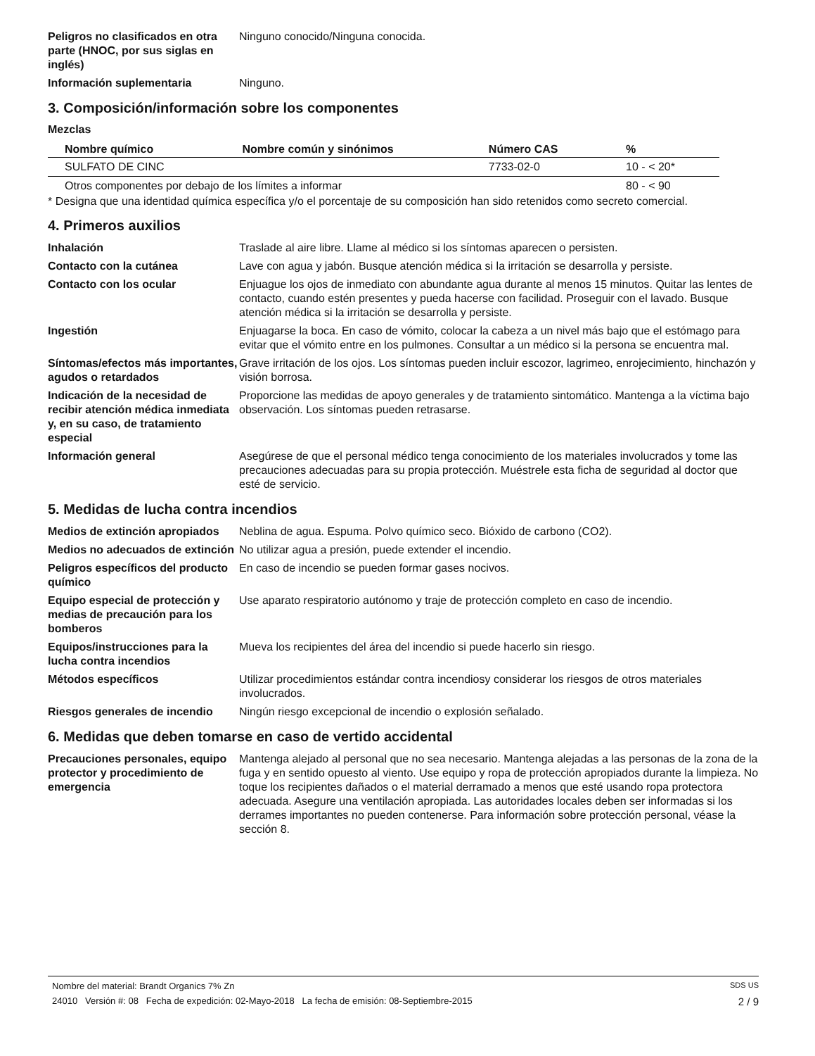Peligros no clasificados en otra parte (HNOC, por sus siglas en inglés)
Ninguno conocido/Ninguna conocida.
Información suplementaria Ninguno.
3. Composición/información sobre los componentes
Mezclas
| Nombre químico | Nombre común y sinónimos | Número CAS | % |
| --- | --- | --- | --- |
| SULFATO DE CINC | | 7733-02-0 | 10 - < 20* |
| Otros componentes por debajo de los límites a informar | | | 80 - < 90 |
* Designa que una identidad química específica y/o el porcentaje de su composición han sido retenidos como secreto comercial.
4. Primeros auxilios
Inhalación Traslade al aire libre. Llame al médico si los síntomas aparecen o persisten.
Contacto con la cutánea Lave con agua y jabón. Busque atención médica si la irritación se desarrolla y persiste.
Contacto con los ocular Enjuague los ojos de inmediato con abundante agua durante al menos 15 minutos. Quitar las lentes de contacto, cuando estén presentes y pueda hacerse con facilidad. Proseguir con el lavado. Busque atención médica si la irritación se desarrolla y persiste.
Ingestión Enjuagarse la boca. En caso de vómito, colocar la cabeza a un nivel más bajo que el estómago para evitar que el vómito entre en los pulmones. Consultar a un médico si la persona se encuentra mal.
Síntomas/efectos más importantes, agudos o retardados
Grave irritación de los ojos. Los síntomas pueden incluir escozor, lagrimeo, enrojecimiento, hinchazón y visión borrosa.
Indicación de la necesidad de recibir atención médica inmediata y, en su caso, de tratamiento especial
Proporcione las medidas de apoyo generales y de tratamiento sintomático. Mantenga a la víctima bajo observación. Los síntomas pueden retrasarse.
Información general Asegúrese de que el personal médico tenga conocimiento de los materiales involucrados y tome las precauciones adecuadas para su propia protección. Muéstrele esta ficha de seguridad al doctor que esté de servicio.
5. Medidas de lucha contra incendios
Medios de extinción apropiados
Neblina de agua. Espuma. Polvo químico seco. Bióxido de carbono (CO2).
Medios no adecuados de extinción
No utilizar agua a presión, puede extender el incendio.
Peligros específicos del producto químico
En caso de incendio se pueden formar gases nocivos.
Equipo especial de protección y medias de precaución para los bomberos
Use aparato respiratorio autónomo y traje de protección completo en caso de incendio.
Equipos/instrucciones para la lucha contra incendios
Mueva los recipientes del área del incendio si puede hacerlo sin riesgo.
Métodos específicos Utilizar procedimientos estándar contra incendiosy considerar los riesgos de otros materiales involucrados.
Riesgos generales de incendio
Ningún riesgo excepcional de incendio o explosión señalado.
6. Medidas que deben tomarse en caso de vertido accidental
Precauciones personales, equipo protector y procedimiento de emergencia
Mantenga alejado al personal que no sea necesario. Mantenga alejadas a las personas de la zona de la fuga y en sentido opuesto al viento. Use equipo y ropa de protección apropiados durante la limpieza. No toque los recipientes dañados o el material derramado a menos que esté usando ropa protectora adecuada. Asegure una ventilación apropiada. Las autoridades locales deben ser informadas si los derrames importantes no pueden contenerse. Para información sobre protección personal, véase la sección 8.
Nombre del material: Brandt Organics 7% Zn SDS US
24010 Versión #: 08 Fecha de expedición: 02-Mayo-2018 La fecha de emisión: 08-Septiembre-2015 2 / 9